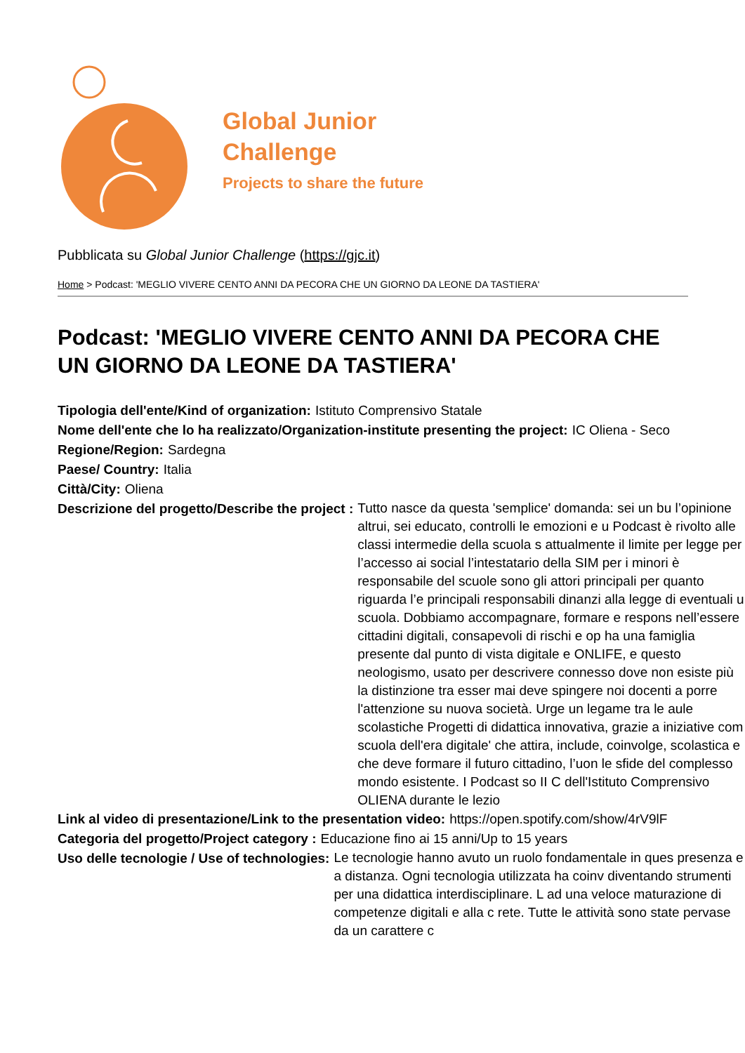Global Junior
Challenge
Projects to share the future
Pubblicata su Global Junior Challenge (https://gjc.it)
Home > Podcast: 'MEGLIO VIVERE CENTO ANNI DA PECORA CHE UN GIORNO DA LEONE DA TASTIERA'
Podcast: 'MEGLIO VIVERE CENTO ANNI DA PECORA CHE UN GIORNO DA LEONE DA TASTIERA'
Tipologia dell'ente/Kind of organization: Istituto Comprensivo Statale
Nome dell'ente che lo ha realizzato/Organization-institute presenting the project: IC Oliena - Seco
Regione/Region: Sardegna
Paese/ Country: Italia
Città/City: Oliena
Descrizione del progetto/Describe the project : Tutto nasce da questa 'semplice' domanda: sei un bu l’opinione altrui, sei educato, controlli le emozioni e u Podcast è rivolto alle classi intermedie della scuola s attualmente il limite per legge per l’accesso ai social l’intestatario della SIM per i minori è responsabile del scuole sono gli attori principali per quanto riguarda l’e principali responsabili dinanzi alla legge di eventuali u scuola. Dobbiamo accompagnare, formare e respons nell’essere cittadini digitali, consapevoli di rischi e op ha una famiglia presente dal punto di vista digitale e ONLIFE, e questo neologismo, usato per descrivere connesso dove non esiste più la distinzione tra esser mai deve spingere noi docenti a porre l'attenzione su nuova società. Urge un legame tra le aule scolastiche Progetti di didattica innovativa, grazie a iniziative com scuola dell'era digitale' che attira, include, coinvolge, scolastica e che deve formare il futuro cittadino, l’uon le sfide del complesso mondo esistente. I Podcast so II C dell'Istituto Comprensivo OLIENA durante le lezio
Link al video di presentazione/Link to the presentation video: https://open.spotify.com/show/4rV9lF
Categoria del progetto/Project category : Educazione fino ai 15 anni/Up to 15 years
Uso delle tecnologie / Use of technologies: Le tecnologie hanno avuto un ruolo fondamentale in ques presenza e a distanza. Ogni tecnologia utilizzata ha coinv diventando strumenti per una didattica interdisciplinare. L ad una veloce maturazione di competenze digitali e alla c rete. Tutte le attività sono state pervase da un carattere c